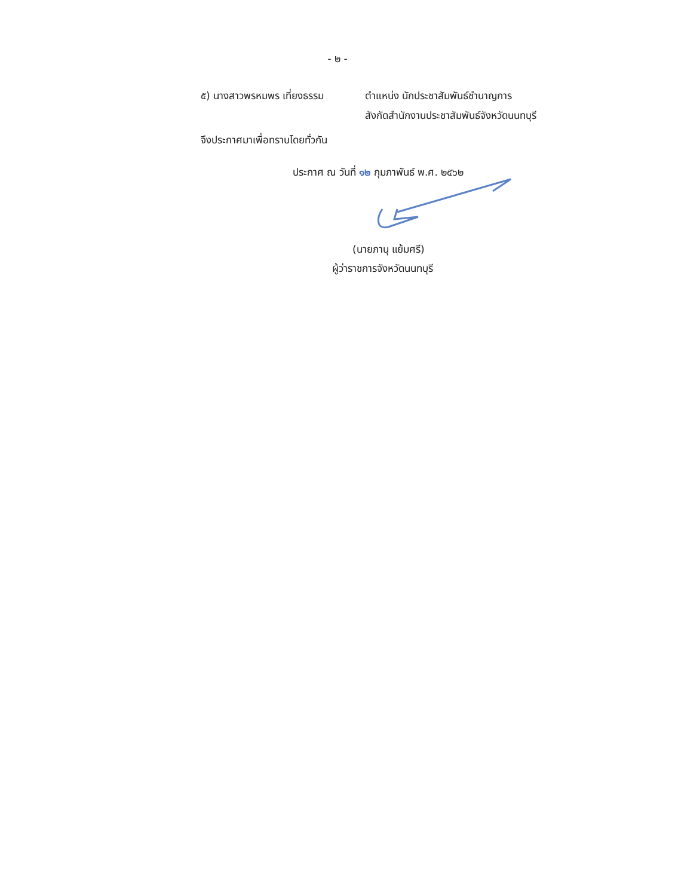- ๒ -
๕) นางสาวพรหมพร เที่ยงธรรม ตำแหน่ง นักประชาสัมพันธ์ชำนาญการ
สังกัดสำนักงานประชาสัมพันธ์จังหวัดนนทบุรี
จึงประกาศมาเพื่อทราบโดยทั่วกัน
ประกาศ ณ วันที่ ๑๒ กุมภาพันธ์ พ.ศ. ๒๕๖๒
(นายภานุ แย้มศรี)
ผู้ว่าราชการจังหวัดนนทบุรี